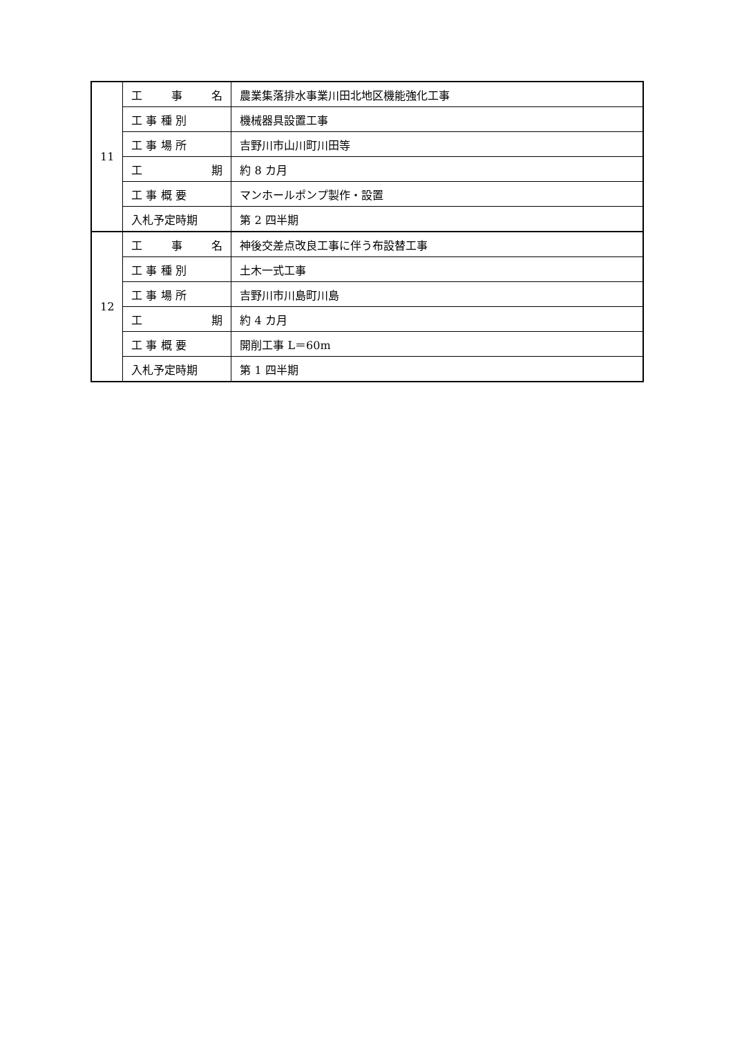| 11 | 工 事 名 | 農業集落排水事業川田北地区機能強化工事 |
| | 工 事 種 別 | 機械器具設置工事 |
| | 工 事 場 所 | 吉野川市山川町川田等 |
| | 工 期 | 約 8 カ月 |
| | 工 事 概 要 | マンホールポンプ製作・設置 |
| | 入札予定時期 | 第 2 四半期 |
| 12 | 工 事 名 | 神後交差点改良工事に伴う布設替工事 |
| | 工 事 種 別 | 土木一式工事 |
| | 工 事 場 所 | 吉野川市川島町川島 |
| | 工 期 | 約 4 カ月 |
| | 工 事 概 要 | 開削工事 L＝60m |
| | 入札予定時期 | 第 1 四半期 |